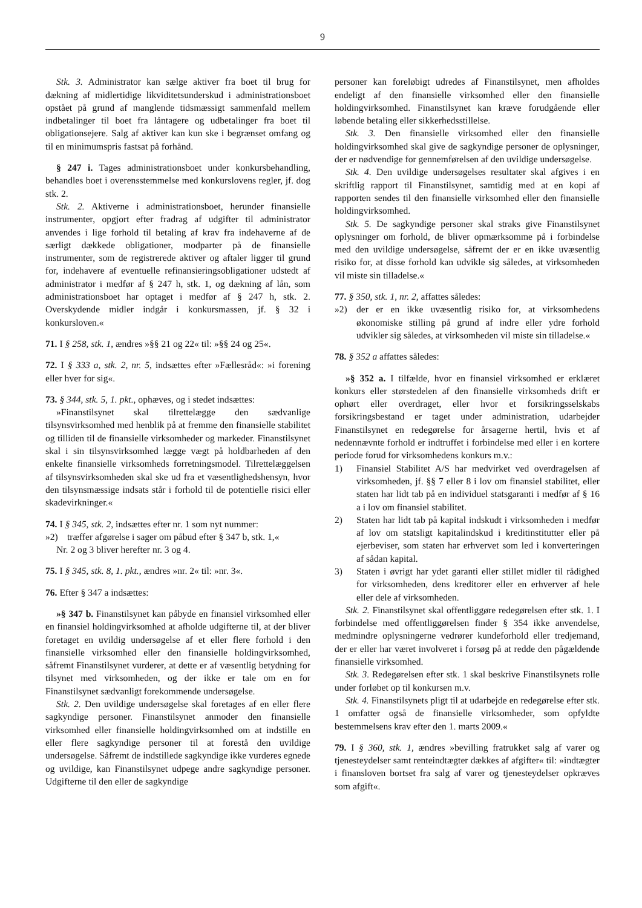9
Stk. 3. Administrator kan sælge aktiver fra boet til brug for dækning af midlertidige likviditetsunderskud i administrationsboet opstået på grund af manglende tidsmæssigt sammenfald mellem indbetalinger til boet fra låntagere og udbetalinger fra boet til obligationsejere. Salg af aktiver kan kun ske i begrænset omfang og til en minimumspris fastsat på forhånd.
§ 247 i. Tages administrationsboet under konkursbehandling, behandles boet i overensstemmelse med konkurslovens regler, jf. dog stk. 2.
Stk. 2. Aktiverne i administrationsboet, herunder finansielle instrumenter, opgjort efter fradrag af udgifter til administrator anvendes i lige forhold til betaling af krav fra indehaverne af de særligt dækkede obligationer, modparter på de finansielle instrumenter, som de registrerede aktiver og aftaler ligger til grund for, indehavere af eventuelle refinansieringsobligationer udstedt af administrator i medfør af § 247 h, stk. 1, og dækning af lån, som administrationsboet har optaget i medfør af § 247 h, stk. 2. Overskydende midler indgår i konkursmassen, jf. § 32 i konkursloven.«
71. I § 258, stk. 1, ændres »§§ 21 og 22« til: »§§ 24 og 25«.
72. I § 333 a, stk. 2, nr. 5, indsættes efter »Fællesråd«: »i forening eller hver for sig«.
73. § 344, stk. 5, 1. pkt., ophæves, og i stedet indsættes:
»Finanstilsynet skal tilrettelægge den sædvanlige tilsynsvirksomhed med henblik på at fremme den finansielle stabilitet og tilliden til de finansielle virksomheder og markeder. Finanstilsynet skal i sin tilsynsvirksomhed lægge vægt på holdbarheden af den enkelte finansielle virksomheds forretningsmodel. Tilrettelæggelsen af tilsynsvirksomheden skal ske ud fra et væsentlighedshensyn, hvor den tilsynsmæssige indsats står i forhold til de potentielle risici eller skadevirkninger.«
74. I § 345, stk. 2, indsættes efter nr. 1 som nyt nummer:
»2) træffer afgørelse i sager om påbud efter § 347 b, stk. 1,«
Nr. 2 og 3 bliver herefter nr. 3 og 4.
75. I § 345, stk. 8, 1. pkt., ændres »nr. 2« til: »nr. 3«.
76. Efter § 347 a indsættes:
»§ 347 b. Finanstilsynet kan påbyde en finansiel virksomhed eller en finansiel holdingvirksomhed at afholde udgifterne til, at der bliver foretaget en uvildig undersøgelse af et eller flere forhold i den finansielle virksomhed eller den finansielle holdingvirksomhed, såfremt Finanstilsynet vurderer, at dette er af væsentlig betydning for tilsynet med virksomheden, og der ikke er tale om en for Finanstilsynet sædvanligt forekommende undersøgelse.
Stk. 2. Den uvildige undersøgelse skal foretages af en eller flere sagkyndige personer. Finanstilsynet anmoder den finansielle virksomhed eller finansielle holdingvirksomhed om at indstille en eller flere sagkyndige personer til at forestå den uvildige undersøgelse. Såfremt de indstillede sagkyndige ikke vurderes egnede og uvildige, kan Finanstilsynet udpege andre sagkyndige personer. Udgifterne til den eller de sagkyndige
personer kan foreløbigt udredes af Finanstilsynet, men afholdes endeligt af den finansielle virksomhed eller den finansielle holdingvirksomhed. Finanstilsynet kan kræve forudgående eller løbende betaling eller sikkerhedsstillelse.
Stk. 3. Den finansielle virksomhed eller den finansielle holdingvirksomhed skal give de sagkyndige personer de oplysninger, der er nødvendige for gennemførelsen af den uvildige undersøgelse.
Stk. 4. Den uvildige undersøgelses resultater skal afgives i en skriftlig rapport til Finanstilsynet, samtidig med at en kopi af rapporten sendes til den finansielle virksomhed eller den finansielle holdingvirksomhed.
Stk. 5. De sagkyndige personer skal straks give Finanstilsynet oplysninger om forhold, de bliver opmærksomme på i forbindelse med den uvildige undersøgelse, såfremt der er en ikke uvæsentlig risiko for, at disse forhold kan udvikle sig således, at virksomheden vil miste sin tilladelse.«
77. § 350, stk. 1, nr. 2, affattes således:
»2) der er en ikke uvæsentlig risiko for, at virksomhedens økonomiske stilling på grund af indre eller ydre forhold udvikler sig således, at virksomheden vil miste sin tilladelse.«
78. § 352 a affattes således:
»§ 352 a. I tilfælde, hvor en finansiel virksomhed er erklæret konkurs eller størstedelen af den finansielle virksomheds drift er ophørt eller overdraget, eller hvor et forsikringsselskabs forsikringsbestand er taget under administration, udarbejder Finanstilsynet en redegørelse for årsagerne hertil, hvis et af nedennævnte forhold er indtruffet i forbindelse med eller i en kortere periode forud for virksomhedens konkurs m.v.:
1) Finansiel Stabilitet A/S har medvirket ved overdragelsen af virksomheden, jf. §§ 7 eller 8 i lov om finansiel stabilitet, eller staten har lidt tab på en individuel statsgaranti i medfør af § 16 a i lov om finansiel stabilitet.
2) Staten har lidt tab på kapital indskudt i virksomheden i medfør af lov om statsligt kapitalindskud i kreditinstitutter eller på ejerbeviser, som staten har erhvervet som led i konverteringen af sådan kapital.
3) Staten i øvrigt har ydet garanti eller stillet midler til rådighed for virksomheden, dens kreditorer eller en erhverver af hele eller dele af virksomheden.
Stk. 2. Finanstilsynet skal offentliggøre redegørelsen efter stk. 1. I forbindelse med offentliggørelsen finder § 354 ikke anvendelse, medmindre oplysningerne vedrører kundeforhold eller tredjemand, der er eller har været involveret i forsøg på at redde den pågældende finansielle virksomhed.
Stk. 3. Redegørelsen efter stk. 1 skal beskrive Finanstilsynets rolle under forløbet op til konkursen m.v.
Stk. 4. Finanstilsynets pligt til at udarbejde en redegørelse efter stk. 1 omfatter også de finansielle virksomheder, som opfyldte bestemmelsens krav efter den 1. marts 2009.«
79. I § 360, stk. 1, ændres »bevilling fratrukket salg af varer og tjenesteydelser samt renteindtægter dækkes af afgifter« til: »indtægter i finansloven bortset fra salg af varer og tjenesteydelser opkræves som afgift«.